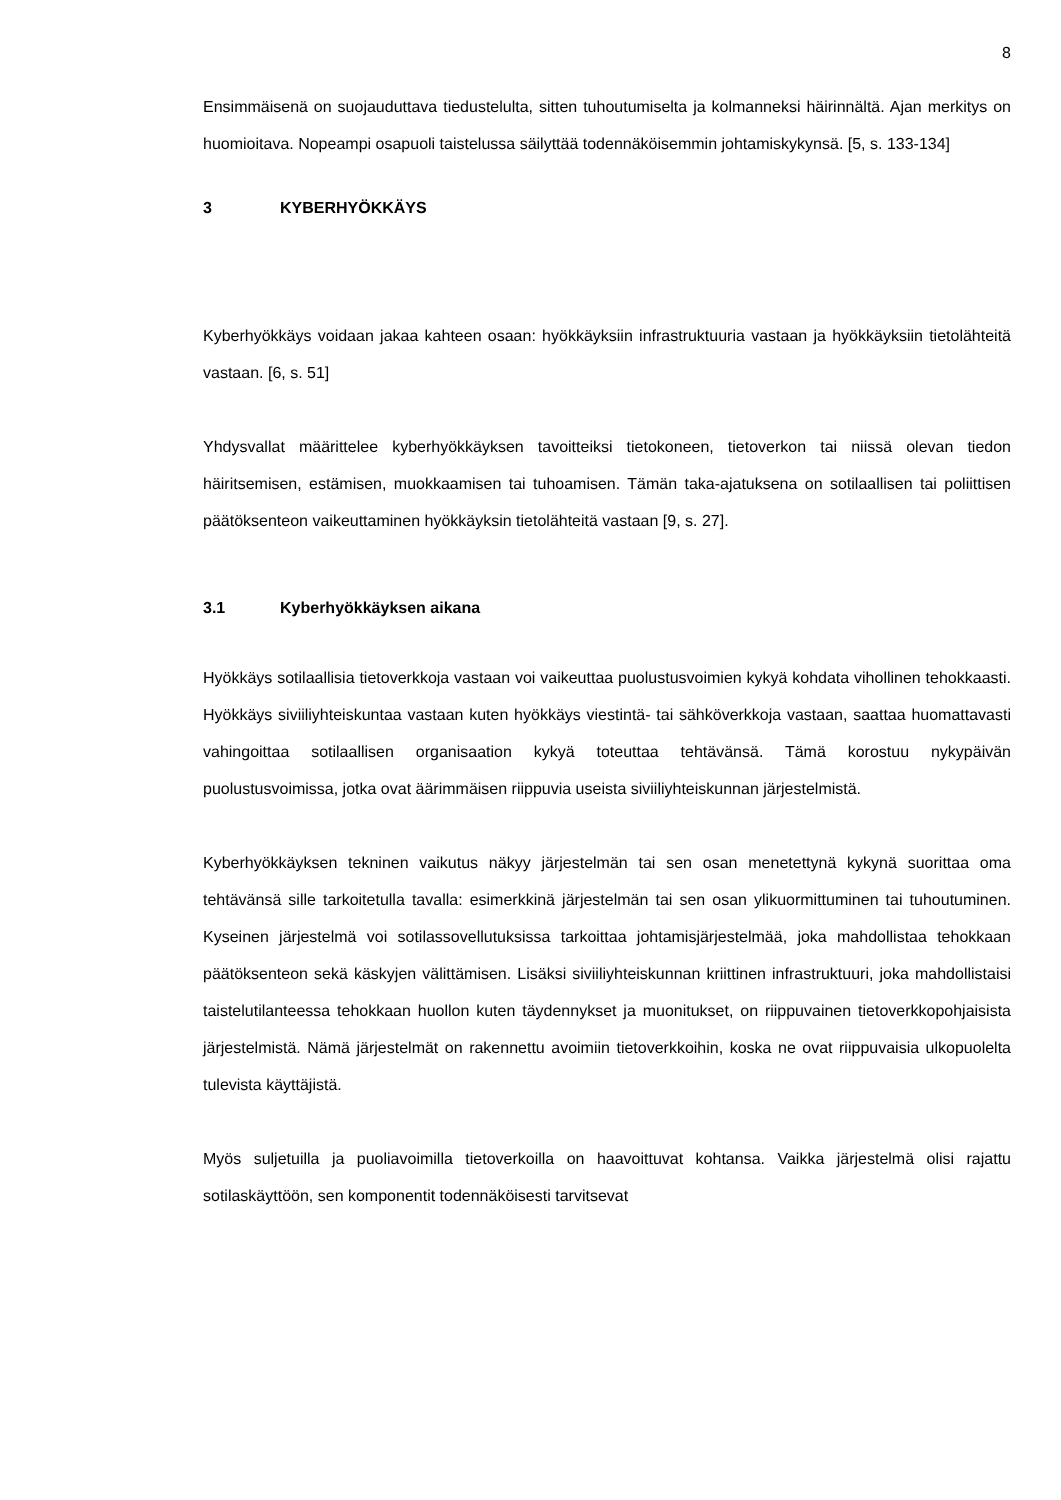8
Ensimmäisenä on suojauduttava tiedustelulta, sitten tuhoutumiselta ja kolmanneksi häirinnältä. Ajan merkitys on huomioitava. Nopeampi osapuoli taistelussa säilyttää todennäköisemmin johtamiskykynsä. [5, s. 133-134]
3 KYBERHYÖKKÄYS
Kyberhyökkäys voidaan jakaa kahteen osaan: hyökkäyksiin infrastruktuuria vastaan ja hyökkäyksiin tietolähteitä vastaan. [6, s. 51]
Yhdysvallat määrittelee kyberhyökkäyksen tavoitteiksi tietokoneen, tietoverkon tai niissä olevan tiedon häiritsemisen, estämisen, muokkaamisen tai tuhoamisen. Tämän taka-ajatuksena on sotilaallisen tai poliittisen päätöksenteon vaikeuttaminen hyökkäyksin tietolähteitä vastaan [9, s. 27].
3.1 Kyberhyökkäyksen aikana
Hyökkäys sotilaallisia tietoverkkoja vastaan voi vaikeuttaa puolustusvoimien kykyä kohdata vihollinen tehokkaasti. Hyökkäys siviiliyhteiskuntaa vastaan kuten hyökkäys viestintä- tai sähköverkkoja vastaan, saattaa huomattavasti vahingoittaa sotilaallisen organisaation kykyä toteuttaa tehtävänsä. Tämä korostuu nykypäivän puolustusvoimissa, jotka ovat äärimmäisen riippuvia useista siviiliyhteiskunnan järjestelmistä.
Kyberhyökkäyksen tekninen vaikutus näkyy järjestelmän tai sen osan menetettynä kykynä suorittaa oma tehtävänsä sille tarkoitetulla tavalla: esimerkkinä järjestelmän tai sen osan ylikuormittuminen tai tuhoutuminen. Kyseinen järjestelmä voi sotilassovellutuksissa tarkoittaa johtamisjärjestelmää, joka mahdollistaa tehokkaan päätöksenteon sekä käskyjen välittämisen. Lisäksi siviiliyhteiskunnan kriittinen infrastruktuuri, joka mahdollistaisi taistelutilanteessa tehokkaan huollon kuten täydennykset ja muonitukset, on riippuvainen tietoverkkopohjaisista järjestelmistä. Nämä järjestelmät on rakennettu avoimiin tietoverkkoihin, koska ne ovat riippuvaisia ulkopuolelta tulevista käyttäjistä.
Myös suljetuilla ja puoliavoimilla tietoverkoilla on haavoittuvat kohtansa. Vaikka järjestelmä olisi rajattu sotilaskäyttöön, sen komponentit todennäköisesti tarvitsevat